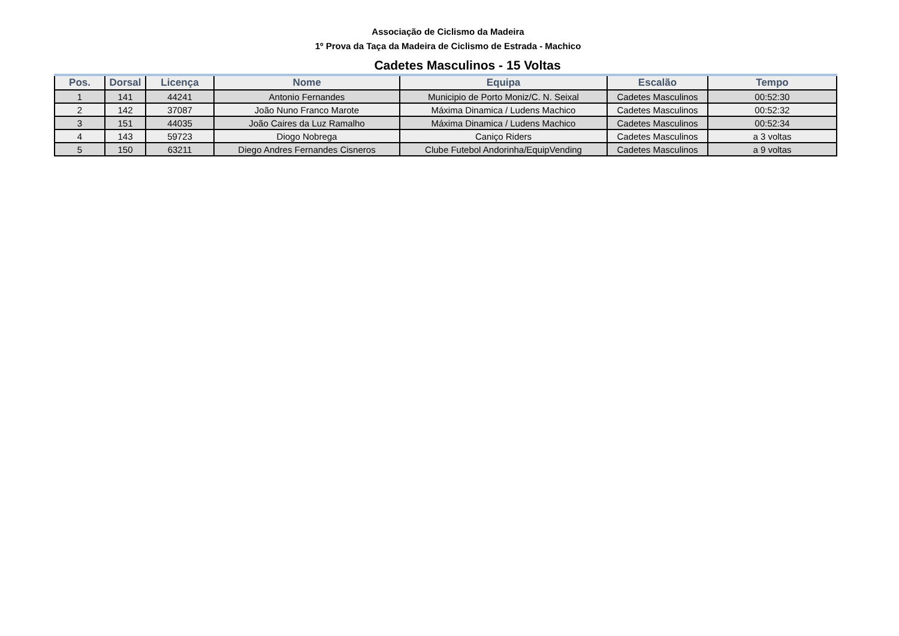Associação de Ciclismo da Madeira
1º Prova da Taça da Madeira de Ciclismo de Estrada - Machico
Cadetes Masculinos - 15 Voltas
| Pos. | Dorsal | Licença | Nome | Equipa | Escalão | Tempo |
| --- | --- | --- | --- | --- | --- | --- |
| 1 | 141 | 44241 | Antonio Fernandes | Municipio de Porto Moniz/C. N. Seixal | Cadetes Masculinos | 00:52:30 |
| 2 | 142 | 37087 | João Nuno Franco Marote | Máxima Dinamica / Ludens Machico | Cadetes Masculinos | 00:52:32 |
| 3 | 151 | 44035 | João Caires da Luz Ramalho | Máxima Dinamica / Ludens Machico | Cadetes Masculinos | 00:52:34 |
| 4 | 143 | 59723 | Diogo Nobrega | Caniço Riders | Cadetes Masculinos | a 3 voltas |
| 5 | 150 | 63211 | Diego Andres Fernandes Cisneros | Clube Futebol Andorinha/EquipVending | Cadetes Masculinos | a 9 voltas |